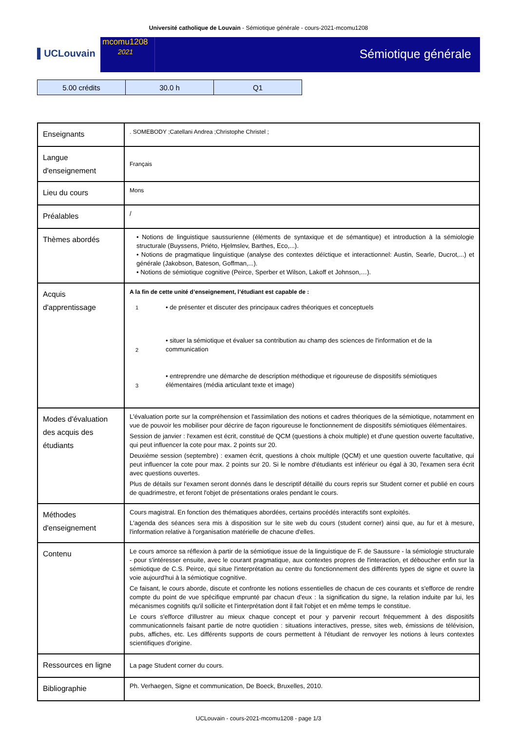Université catholique de Louvain - Sémiotique générale - cours-2021-mcomu1208
▌UCLouvain
mcomu1208
2021
Sémiotique générale
| 5.00 crédits | 30.0 h | Q1 |
| Enseignants | . SOMEBODY ;Catellani Andrea ;Christophe Christel ; |
| Langue d'enseignement | Français |
| Lieu du cours | Mons |
| Préalables | / |
| Thèmes abordés | • Notions de linguistique saussurienne (éléments de syntaxique et de sémantique) et introduction à la sémiologie structurale (Buyssens, Priéto, Hjelmslev, Barthes, Eco,...). • Notions de pragmatique linguistique (analyse des contextes déïctique et interactionnel: Austin, Searle, Ducrot,...) et générale (Jakobson, Bateson, Goffman,...). • Notions de sémiotique cognitive (Peirce, Sperber et Wilson, Lakoff et Johnson,…). |
| Acquis d'apprentissage | A la fin de cette unité d’enseignement, l’étudiant est capable de : / 1 / • de présenter et discuter des principaux cadres théoriques et conceptuels / / 2 / • situer la sémiotique et évaluer sa contribution au champ des sciences de l'information et de la communication / / 3 / • entreprendre une démarche de description méthodique et rigoureuse de dispositifs sémiotiques élémentaires (média articulant texte et image) / |
| Modes d'évaluation des acquis des étudiants | L'évaluation porte sur la compréhension et l'assimilation des notions et cadres théoriques de la sémiotique, notamment en vue de pouvoir les mobiliser pour décrire de façon rigoureuse le fonctionnement de dispositifs sémiotiques élémentaires. Session de janvier : l'examen est écrit, constitué de QCM (questions à choix multiple) et d'une question ouverte facultative, qui peut influencer la cote pour max. 2 points sur 20. Deuxième session (septembre) : examen écrit, questions à choix multiple (QCM) et une question ouverte facultative, qui peut influencer la cote pour max. 2 points sur 20. Si le nombre d'étudiants est inférieur ou égal à 30, l'examen sera écrit avec questions ouvertes. Plus de détails sur l'examen seront donnés dans le descriptif détaillé du cours repris sur Student corner et publié en cours de quadrimestre, et feront l'objet de présentations orales pendant le cours. |
| Méthodes d'enseignement | Cours magistral. En fonction des thématiques abordées, certains procédés interactifs sont exploités. L'agenda des séances sera mis à disposition sur le site web du cours (student corner) ainsi que, au fur et à mesure, l'information relative à l'organisation matérielle de chacune d'elles. |
| Contenu | Le cours amorce sa réflexion à partir de la sémiotique issue de la linguistique de F. de Saussure - la sémiologie structurale - pour s'intéresser ensuite, avec le courant pragmatique, aux contextes propres de l'interaction, et déboucher enfin sur la sémiotique de C.S. Peirce, qui situe l'interprétation au centre du fonctionnement des différents types de signe et ouvre la voie aujourd'hui à la sémiotique cognitive. Ce faisant, le cours aborde, discute et confronte les notions essentielles de chacun de ces courants et s'efforce de rendre compte du point de vue spécifique emprunté par chacun d'eux : la signification du signe, la relation induite par lui, les mécanismes cognitifs qu'il sollicite et l'interprétation dont il fait l'objet et en même temps le constitue. Le cours s'efforce d'illustrer au mieux chaque concept et pour y parvenir recourt fréquemment à des dispositifs communicationnels faisant partie de notre quotidien : situations interactives, presse, sites web, émissions de télévision, pubs, affiches, etc. Les différents supports de cours permettent à l'étudiant de renvoyer les notions à leurs contextes scientifiques d'origine. |
| Ressources en ligne | La page Student corner du cours. |
| Bibliographie | Ph. Verhaegen, Signe et communication, De Boeck, Bruxelles, 2010. |
UCLouvain - cours-2021-mcomu1208 - page 1/3